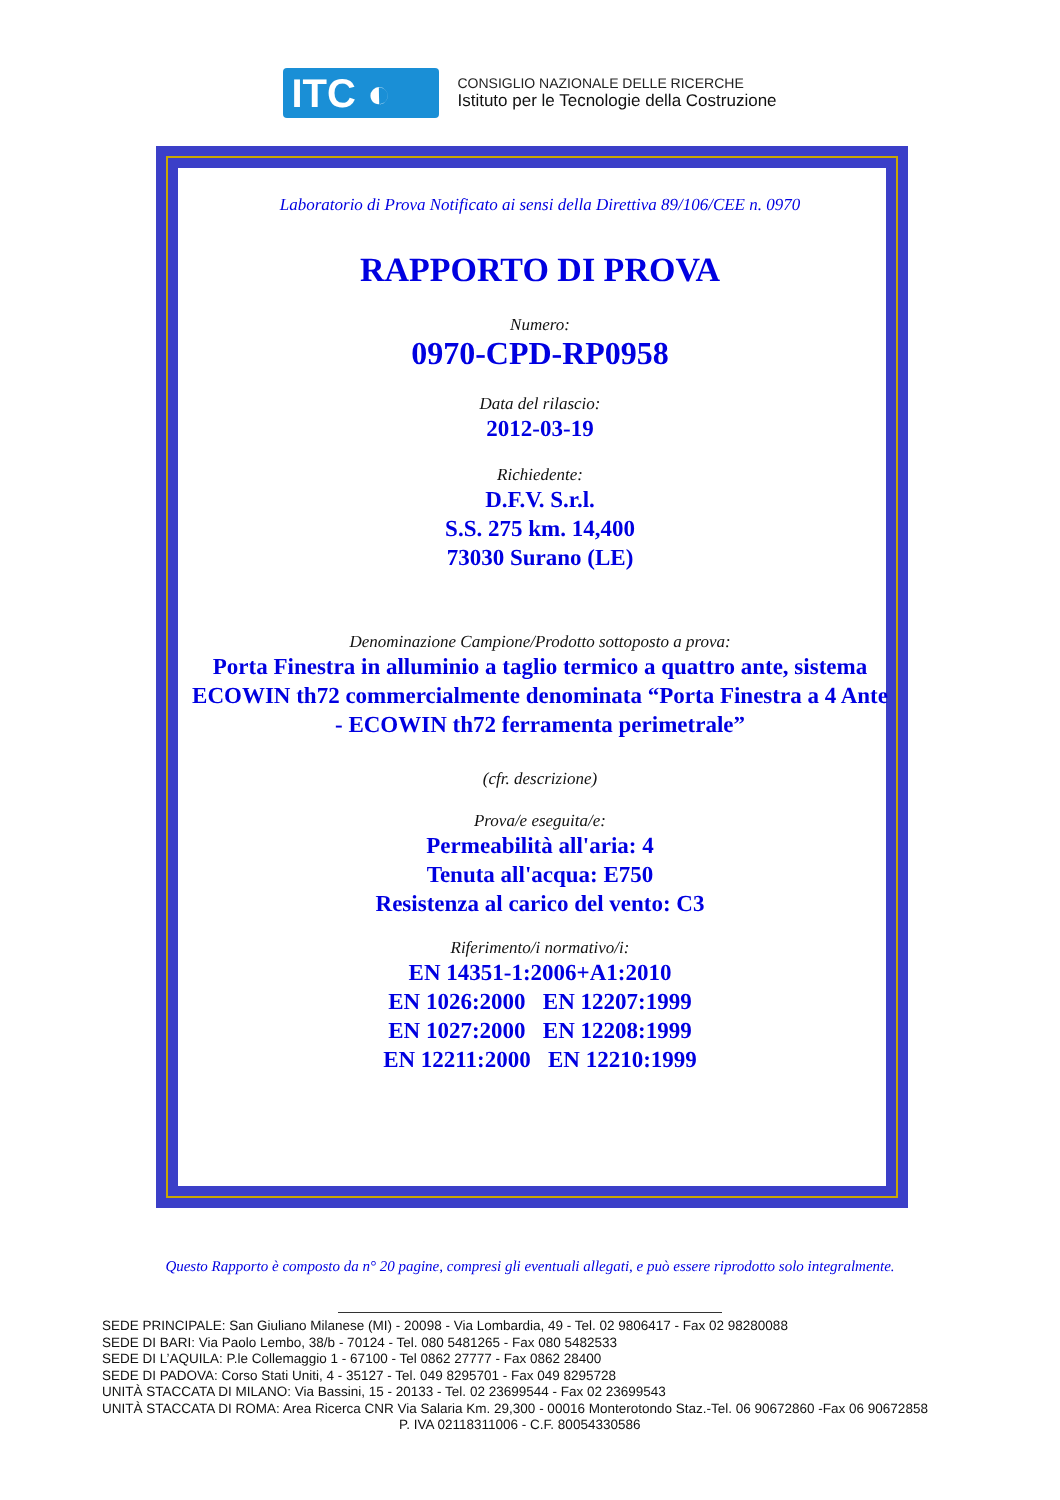ITC ◐
CONSIGLIO NAZIONALE DELLE RICERCHE
Istituto per le Tecnologie della Costruzione
Laboratorio di Prova Notificato ai sensi della Direttiva 89/106/CEE n. 0970
RAPPORTO DI PROVA
Numero:
0970-CPD-RP0958
Data del rilascio:
2012-03-19
Richiedente:
D.F.V. S.r.l.
S.S. 275 km. 14,400
73030 Surano (LE)
Denominazione Campione/Prodotto sottoposto a prova:
Porta Finestra in alluminio a taglio termico a quattro ante, sistema ECOWIN th72 commercialmente denominata “Porta Finestra a 4 Ante - ECOWIN th72 ferramenta perimetrale”
(cfr. descrizione)
Prova/e eseguita/e:
Permeabilità all'aria: 4
Tenuta all'acqua: E750
Resistenza al carico del vento: C3
Riferimento/i normativo/i:
EN 14351-1:2006+A1:2010
EN 1026:2000 EN 12207:1999
EN 1027:2000 EN 12208:1999
EN 12211:2000 EN 12210:1999
Questo Rapporto è composto da n° 20 pagine, compresi gli eventuali allegati, e può essere riprodotto solo integralmente.
SEDE PRINCIPALE: San Giuliano Milanese (MI) - 20098 - Via Lombardia, 49 - Tel. 02 9806417 - Fax 02 98280088
SEDE DI BARI: Via Paolo Lembo, 38/b - 70124 - Tel. 080 5481265 - Fax 080 5482533
SEDE DI L’AQUILA: P.le Collemaggio 1 - 67100 - Tel 0862 27777 - Fax 0862 28400
SEDE DI PADOVA: Corso Stati Uniti, 4 - 35127 - Tel. 049 8295701 - Fax 049 8295728
UNITÀ STACCATA DI MILANO: Via Bassini, 15 - 20133 - Tel. 02 23699544 - Fax 02 23699543
UNITÀ STACCATA DI ROMA: Area Ricerca CNR Via Salaria Km. 29,300 - 00016 Monterotondo Staz.-Tel. 06 90672860 -Fax 06 90672858
P. IVA 02118311006 - C.F. 80054330586